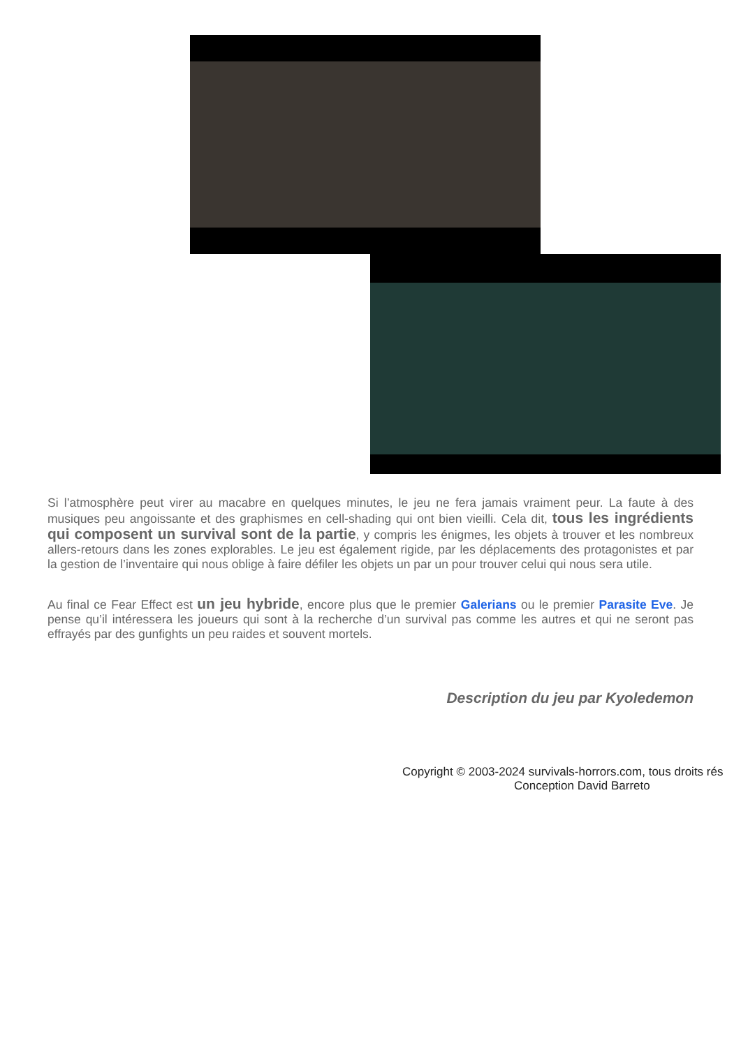Si l’atmosphère peut virer au macabre en quelques minutes, le jeu ne fera jamais vraiment peur. La faute à des musiques peu angoissante et des graphismes en cell-shading qui ont bien vieilli. Cela dit, tous les ingrédients qui composent un survival sont de la partie, y compris les énigmes, les objets à trouver et les nombreux allers-retours dans les zones explorables. Le jeu est également rigide, par les déplacements des protagonistes et par la gestion de l’inventaire qui nous oblige à faire défiler les objets un par un pour trouver celui qui nous sera utile.
Au final ce Fear Effect est un jeu hybride, encore plus que le premier Galerians ou le premier Parasite Eve. Je pense qu’il intéressera les joueurs qui sont à la recherche d’un survival pas comme les autres et qui ne seront pas effrayés par des gunfights un peu raides et souvent mortels.
Description du jeu par Kyoledemon
Copyright © 2003-2024 survivals-horrors.com, tous droits rés
Conception David Barreto